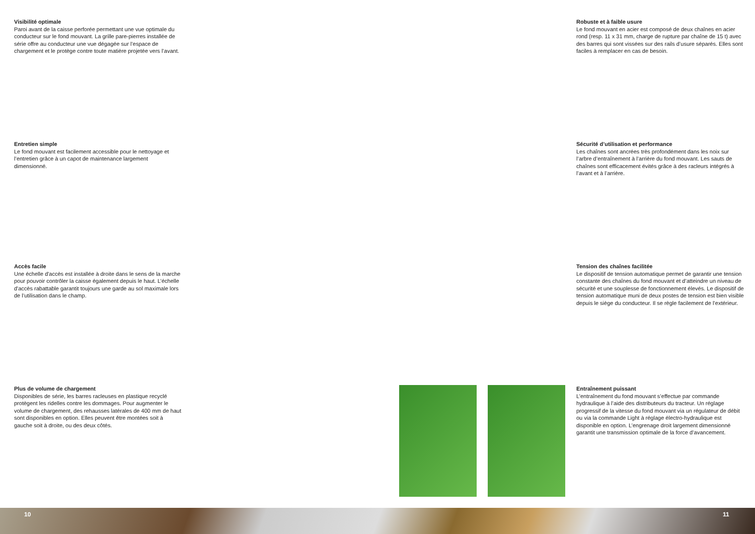Visibilité optimale
Paroi avant de la caisse perforée permettant une vue optimale du conducteur sur le fond mouvant. La grille pare-pierres installée de série offre au conducteur une vue dégagée sur l’espace de chargement et le protège contre toute matière projetée vers l’avant.
Entretien simple
Le fond mouvant est facilement accessible pour le nettoyage et l’entretien grâce à un capot de maintenance largement dimensionné.
Accès facile
Une échelle d'accès est installée à droite dans le sens de la marche pour pouvoir contrôler la caisse également depuis le haut. L’échelle d'accès rabattable garantit toujours une garde au sol maximale lors de l’utilisation dans le champ.
Plus de volume de chargement
Disponibles de série, les barres racleuses en plastique recyclé protègent les ridelles contre les dommages. Pour augmenter le volume de chargement, des rehausses latérales de 400 mm de haut sont disponibles en option. Elles peuvent être montées soit à gauche soit à droite, ou des deux côtés.
Robuste et à faible usure
Le fond mouvant en acier est composé de deux chaînes en acier rond (resp. 11 x 31 mm, charge de rupture par chaîne de 15 t) avec des barres qui sont vissées sur des rails d’usure séparés. Elles sont faciles à remplacer en cas de besoin.
Sécurité d’utilisation et performance
Les chaînes sont ancrées très profondément dans les noix sur l’arbre d’entraînement à l’arrière du fond mouvant. Les sauts de chaînes sont efficacement évités grâce à des racleurs intégrés à l’avant et à l’arrière.
Tension des chaînes facilitée
Le dispositif de tension automatique permet de garantir une tension constante des chaînes du fond mouvant et d’atteindre un niveau de sécurité et une souplesse de fonctionnement élevés. Le dispositif de tension automatique muni de deux postes de tension est bien visible depuis le siège du conducteur. Il se règle facilement de l’extérieur.
Entraînement puissant
L’entraînement du fond mouvant s’effectue par commande hydraulique à l’aide des distributeurs du tracteur. Un réglage progressif de la vitesse du fond mouvant via un régulateur de débit ou via la commande Light à réglage électro-hydraulique est disponible en option. L’engrenage droit largement dimensionné garantit une transmission optimale de la force d’avancement.
10 11